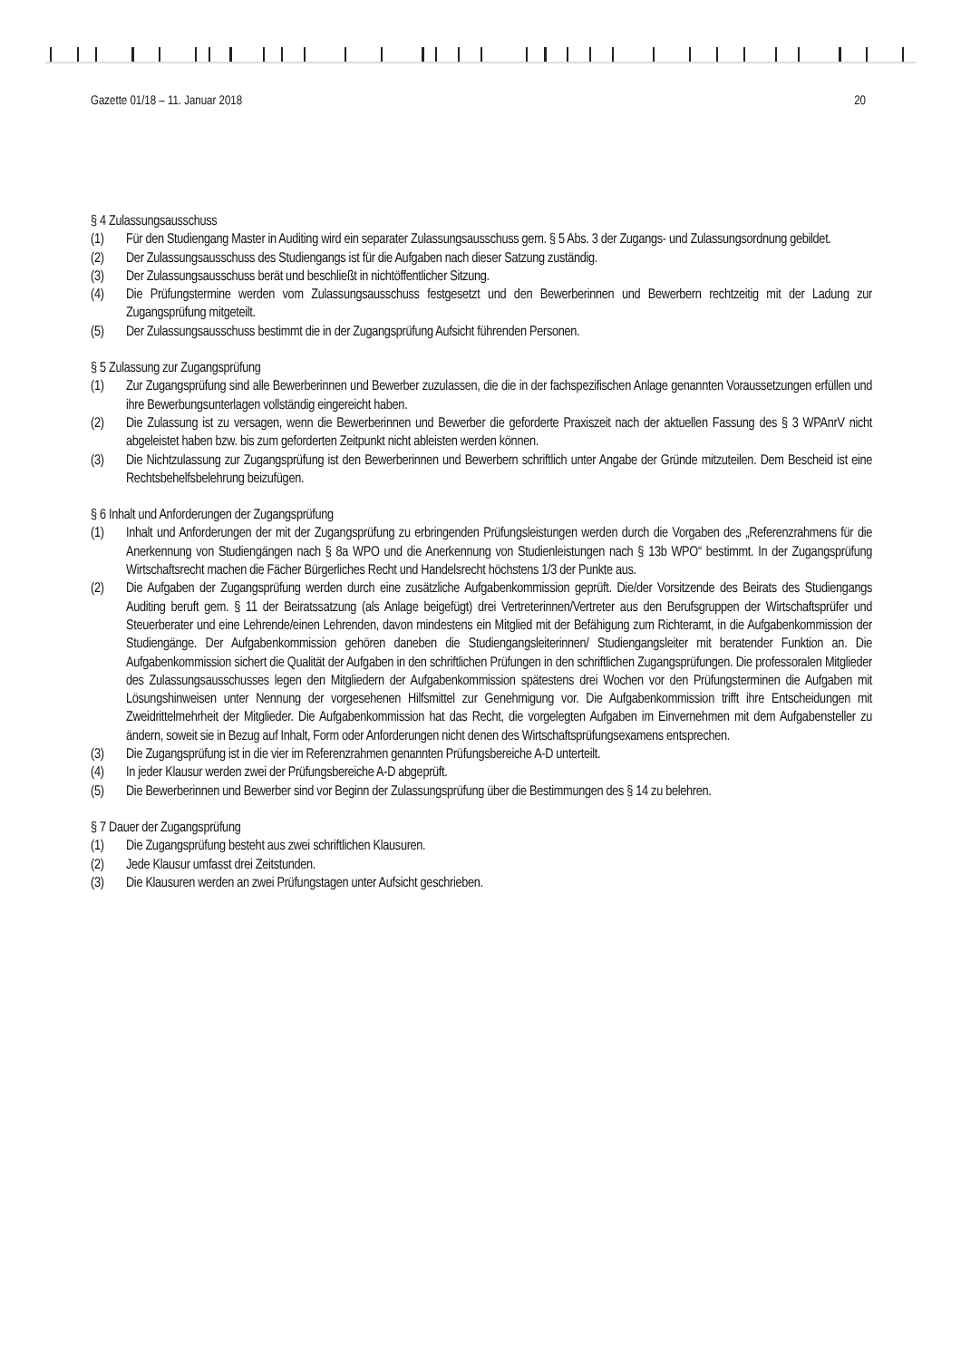Gazette 01/18 – 11. Januar 2018 20
§ 4 Zulassungsausschuss
(1) Für den Studiengang Master in Auditing wird ein separater Zulassungsausschuss gem. § 5 Abs. 3 der Zugangs- und Zulassungsordnung gebildet.
(2) Der Zulassungsausschuss des Studiengangs ist für die Aufgaben nach dieser Satzung zuständig.
(3) Der Zulassungsausschuss berät und beschließt in nichtöffentlicher Sitzung.
(4) Die Prüfungstermine werden vom Zulassungsausschuss festgesetzt und den Bewerberinnen und Bewerbern rechtzeitig mit der Ladung zur Zugangsprüfung mitgeteilt.
(5) Der Zulassungsausschuss bestimmt die in der Zugangsprüfung Aufsicht führenden Personen.
§ 5 Zulassung zur Zugangsprüfung
(1) Zur Zugangsprüfung sind alle Bewerberinnen und Bewerber zuzulassen, die die in der fachspezifischen Anlage genannten Voraussetzungen erfüllen und ihre Bewerbungsunterlagen vollständig eingereicht haben.
(2) Die Zulassung ist zu versagen, wenn die Bewerberinnen und Bewerber die geforderte Praxiszeit nach der aktuellen Fassung des § 3 WPAnrV nicht abgeleistet haben bzw. bis zum geforderten Zeitpunkt nicht ableisten werden können.
(3) Die Nichtzulassung zur Zugangsprüfung ist den Bewerberinnen und Bewerbern schriftlich unter Angabe der Gründe mitzuteilen. Dem Bescheid ist eine Rechtsbehelfsbelehrung beizufügen.
§ 6 Inhalt und Anforderungen der Zugangsprüfung
(1) Inhalt und Anforderungen der mit der Zugangsprüfung zu erbringenden Prüfungsleistungen werden durch die Vorgaben des „Referenzrahmens für die Anerkennung von Studiengängen nach § 8a WPO und die Anerkennung von Studienleistungen nach § 13b WPO“ bestimmt. In der Zugangsprüfung Wirtschaftsrecht machen die Fächer Bürgerliches Recht und Handelsrecht höchstens 1/3 der Punkte aus.
(2) Die Aufgaben der Zugangsprüfung werden durch eine zusätzliche Aufgabenkommission geprüft. Die/der Vorsitzende des Beirats des Studiengangs Auditing beruft gem. § 11 der Beiratssatzung (als Anlage beigefügt) drei Vertreterinnen/Vertreter aus den Berufsgruppen der Wirtschaftsprüfer und Steuerberater und eine Lehrende/einen Lehrenden, davon mindestens ein Mitglied mit der Befähigung zum Richteramt, in die Aufgabenkommission der Studiengänge. Der Aufgabenkommission gehören daneben die Studiengangsleiterinnen/ Studiengangsleiter mit beratender Funktion an. Die Aufgabenkommission sichert die Qualität der Aufgaben in den schriftlichen Prüfungen in den schriftlichen Zugangsprüfungen. Die professoralen Mitglieder des Zulassungsausschusses legen den Mitgliedern der Aufgabenkommission spätestens drei Wochen vor den Prüfungsterminen die Aufgaben mit Lösungshinweisen unter Nennung der vorgesehenen Hilfsmittel zur Genehmigung vor. Die Aufgabenkommission trifft ihre Entscheidungen mit Zweidrittelmehrheit der Mitglieder. Die Aufgabenkommission hat das Recht, die vorgelegten Aufgaben im Einvernehmen mit dem Aufgabensteller zu ändern, soweit sie in Bezug auf Inhalt, Form oder Anforderungen nicht denen des Wirtschaftsprüfungsexamens entsprechen.
(3) Die Zugangsprüfung ist in die vier im Referenzrahmen genannten Prüfungsbereiche A-D unterteilt.
(4) In jeder Klausur werden zwei der Prüfungsbereiche A-D abgeprüft.
(5) Die Bewerberinnen und Bewerber sind vor Beginn der Zulassungsprüfung über die Bestimmungen des § 14 zu belehren.
§ 7 Dauer der Zugangsprüfung
(1) Die Zugangsprüfung besteht aus zwei schriftlichen Klausuren.
(2) Jede Klausur umfasst drei Zeitstunden.
(3) Die Klausuren werden an zwei Prüfungstagen unter Aufsicht geschrieben.